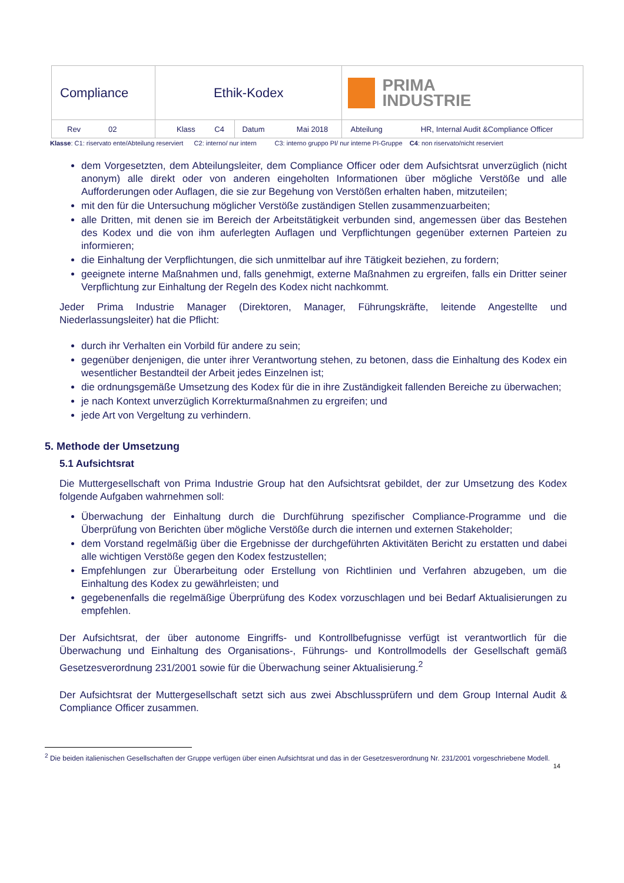| Compliance | Ethik-Kodex | | PRIMA INDUSTRIE |
| Rev 02 | Klass C4 | Datum Mai 2018 | Abteilung HR, Internal Audit &Compliance Officer |
Klasse: C1: riservato ente/Abteilung reserviert C2: interno/ nur intern C3: interno gruppo PI/ nur interne PI-Gruppe C4: non riservato/nicht reserviert
dem Vorgesetzten, dem Abteilungsleiter, dem Compliance Officer oder dem Aufsichtsrat unverzüglich (nicht anonym) alle direkt oder von anderen eingeholten Informationen über mögliche Verstöße und alle Aufforderungen oder Auflagen, die sie zur Begehung von Verstößen erhalten haben, mitzuteilen;
mit den für die Untersuchung möglicher Verstöße zuständigen Stellen zusammenzuarbeiten;
alle Dritten, mit denen sie im Bereich der Arbeitstätigkeit verbunden sind, angemessen über das Bestehen des Kodex und die von ihm auferlegten Auflagen und Verpflichtungen gegenüber externen Parteien zu informieren;
die Einhaltung der Verpflichtungen, die sich unmittelbar auf ihre Tätigkeit beziehen, zu fordern;
geeignete interne Maßnahmen und, falls genehmigt, externe Maßnahmen zu ergreifen, falls ein Dritter seiner Verpflichtung zur Einhaltung der Regeln des Kodex nicht nachkommt.
Jeder Prima Industrie Manager (Direktoren, Manager, Führungskräfte, leitende Angestellte und Niederlassungsleiter) hat die Pflicht:
durch ihr Verhalten ein Vorbild für andere zu sein;
gegenüber denjenigen, die unter ihrer Verantwortung stehen, zu betonen, dass die Einhaltung des Kodex ein wesentlicher Bestandteil der Arbeit jedes Einzelnen ist;
die ordnungsgemäße Umsetzung des Kodex für die in ihre Zuständigkeit fallenden Bereiche zu überwachen;
je nach Kontext unverzüglich Korrekturmaßnahmen zu ergreifen; und
jede Art von Vergeltung zu verhindern.
5. Methode der Umsetzung
5.1 Aufsichtsrat
Die Muttergesellschaft von Prima Industrie Group hat den Aufsichtsrat gebildet, der zur Umsetzung des Kodex folgende Aufgaben wahrnehmen soll:
Überwachung der Einhaltung durch die Durchführung spezifischer Compliance-Programme und die Überprüfung von Berichten über mögliche Verstöße durch die internen und externen Stakeholder;
dem Vorstand regelmäßig über die Ergebnisse der durchgeführten Aktivitäten Bericht zu erstatten und dabei alle wichtigen Verstöße gegen den Kodex festzustellen;
Empfehlungen zur Überarbeitung oder Erstellung von Richtlinien und Verfahren abzugeben, um die Einhaltung des Kodex zu gewährleisten; und
gegebenenfalls die regelmäßige Überprüfung des Kodex vorzuschlagen und bei Bedarf Aktualisierungen zu empfehlen.
Der Aufsichtsrat, der über autonome Eingriffs- und Kontrollbefugnisse verfügt ist verantwortlich für die Überwachung und Einhaltung des Organisations-, Führungs- und Kontrollmodells der Gesellschaft gemäß Gesetzesverordnung 231/2001 sowie für die Überwachung seiner Aktualisierung.<sup>2</sup>
Der Aufsichtsrat der Muttergesellschaft setzt sich aus zwei Abschlussprüfern und dem Group Internal Audit & Compliance Officer zusammen.
<sup>2</sup> Die beiden italienischen Gesellschaften der Gruppe verfügen über einen Aufsichtsrat und das in der Gesetzesverordnung Nr. 231/2001 vorgeschriebene Modell.
14